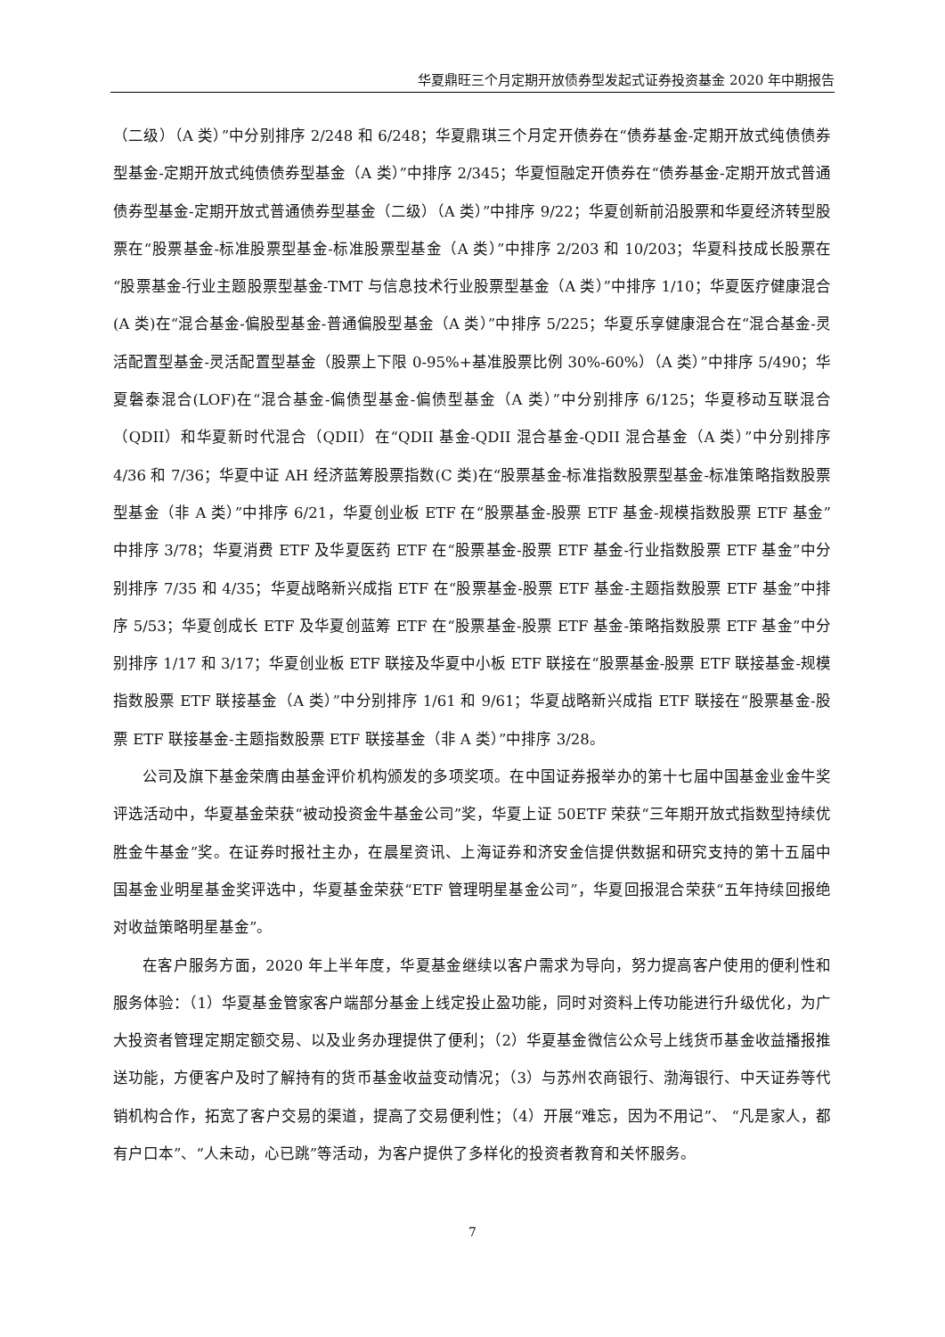华夏鼎旺三个月定期开放债券型发起式证券投资基金 2020 年中期报告
（二级）（A 类）”中分别排序 2/248 和 6/248；华夏鼎琪三个月定开债券在“债券基金-定期开放式纯债债券型基金-定期开放式纯债债券型基金（A 类）”中排序 2/345；华夏恒融定开债券在“债券基金-定期开放式普通债券型基金-定期开放式普通债券型基金（二级）（A 类）”中排序 9/22；华夏创新前沿股票和华夏经济转型股票在“股票基金-标准股票型基金-标准股票型基金（A 类）”中排序 2/203 和 10/203；华夏科技成长股票在“股票基金-行业主题股票型基金-TMT 与信息技术行业股票型基金（A 类）”中排序 1/10；华夏医疗健康混合(A 类)在“混合基金-偏股型基金-普通偏股型基金（A 类）”中排序 5/225；华夏乐享健康混合在“混合基金-灵活配置型基金-灵活配置型基金（股票上下限 0-95%+基准股票比例 30%-60%）（A 类）”中排序 5/490；华夏磐泰混合(LOF)在“混合基金-偏债型基金-偏债型基金（A 类）”中分别排序 6/125；华夏移动互联混合（QDII）和华夏新时代混合（QDII）在“QDII 基金-QDII 混合基金-QDII 混合基金（A 类）”中分别排序 4/36 和 7/36；华夏中证 AH 经济蓝筹股票指数(C 类)在“股票基金-标准指数股票型基金-标准策略指数股票型基金（非 A 类）”中排序 6/21，华夏创业板 ETF 在“股票基金-股票 ETF 基金-规模指数股票 ETF 基金”中排序 3/78；华夏消费 ETF 及华夏医药 ETF 在“股票基金-股票 ETF 基金-行业指数股票 ETF 基金”中分别排序 7/35 和 4/35；华夏战略新兴成指 ETF 在“股票基金-股票 ETF 基金-主题指数股票 ETF 基金”中排序 5/53；华夏创成长 ETF 及华夏创蓝筹 ETF 在“股票基金-股票 ETF 基金-策略指数股票 ETF 基金”中分别排序 1/17 和 3/17；华夏创业板 ETF 联接及华夏中小板 ETF 联接在“股票基金-股票 ETF 联接基金-规模指数股票 ETF 联接基金（A 类）”中分别排序 1/61 和 9/61；华夏战略新兴成指 ETF 联接在“股票基金-股票 ETF 联接基金-主题指数股票 ETF 联接基金（非 A 类）”中排序 3/28。
公司及旗下基金荣膺由基金评价机构颁发的多项奖项。在中国证券报举办的第十七届中国基金业金牛奖评选活动中，华夏基金荣获“被动投资金牛基金公司”奖，华夏上证 50ETF 荣获“三年期开放式指数型持续优胜金牛基金”奖。在证券时报社主办，在晨星资讯、上海证券和济安金信提供数据和研究支持的第十五届中国基金业明星基金奖评选中，华夏基金荣获“ETF 管理明星基金公司”，华夏回报混合荣获“五年持续回报绝对收益策略明星基金”。
在客户服务方面，2020 年上半年度，华夏基金继续以客户需求为导向，努力提高客户使用的便利性和服务体验：（1）华夏基金管家客户端部分基金上线定投止盈功能，同时对资料上传功能进行升级优化，为广大投资者管理定期定额交易、以及业务办理提供了便利；（2）华夏基金微信公众号上线货币基金收益播报推送功能，方便客户及时了解持有的货币基金收益变动情况；（3）与苏州农商银行、渤海银行、中天证券等代销机构合作，拓宽了客户交易的渠道，提高了交易便利性；（4）开展“难忘，因为不用记”、 “凡是家人，都有户口本”、“人未动，心已跳”等活动，为客户提供了多样化的投资者教育和关怀服务。
7